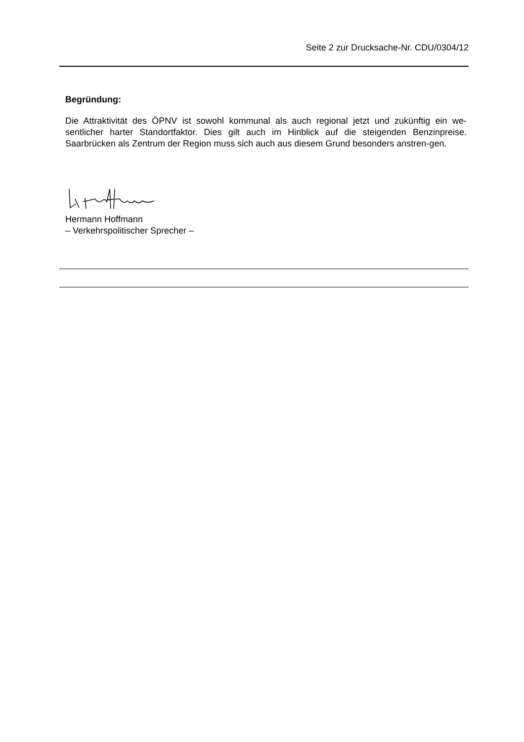Seite 2 zur Drucksache-Nr. CDU/0304/12
Begründung:
Die Attraktivität des ÖPNV ist sowohl kommunal als auch regional jetzt und zukünftig ein we-sentlicher harter Standortfaktor. Dies gilt auch im Hinblick auf die steigenden Benzinpreise. Saarbrücken als Zentrum der Region muss sich auch aus diesem Grund besonders anstren-gen.
Hermann Hoffmann
– Verkehrspolitischer Sprecher –